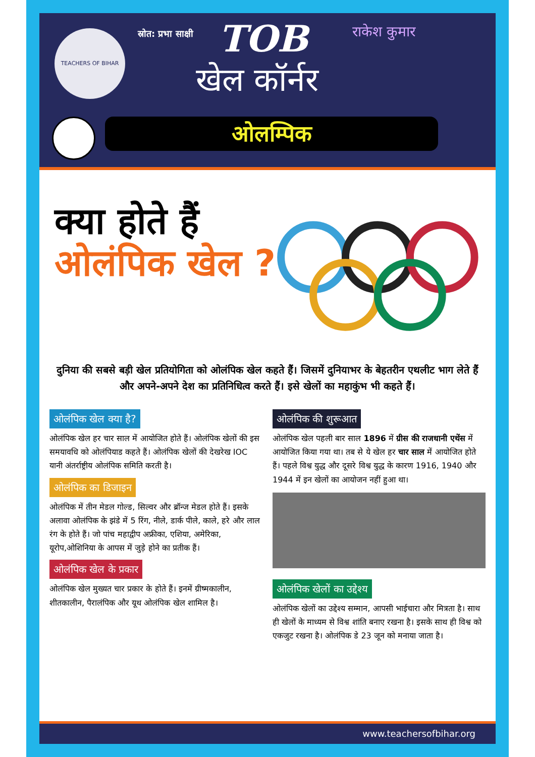TEACHERS OF BIHAR स्रोत: प्रभा साक्षी TOB राकेश कुमार
खेल कॉर्नर
ओलम्पिक
क्या होते हैं
ओलंपिक खेल ?
दुनिया की सबसे बड़ी खेल प्रतियोगिता को ओलंपिक खेल कहते हैं। जिसमें दुनियाभर के बेहतरीन एथलीट भाग लेते हैं और अपने-अपने देश का प्रतिनिधित्व करते हैं। इसे खेलों का महाकुंभ भी कहते हैं।
ओलंपिक खेल क्या है?
ओलंपिक खेल हर चार साल में आयोजित होते हैं। ओलंपिक खेलों की इस समयावधि को ओलंपियाड कहते हैं। ओलंपिक खेलों की देखरेख IOC यानी अंतर्राष्ट्रीय ओलंपिक समिति करती है।
ओलंपिक का डिजाइन
ओलंपिक में तीन मेडल गोल्ड, सिल्वर और ब्रॉन्ज मेडल होते हैं। इसके अलावा ओलंपिक के झंडे में 5 रिंग, नीले, डार्क पीले, काले, हरे और लाल रंग के होते हैं। जो पांच महाद्वीप अफ्रीका, एशिया, अमेरिका, यूरोप,ओशिनिया के आपस में जुड़े होने का प्रतीक हैं।
ओलंपिक खेल के प्रकार
ओलंपिक खेल मुख्यत चार प्रकार के होते हैं। इनमें ग्रीष्मकालीन, शीतकालीन, पैरालंपिक और यूथ ओलंपिक खेल शामिल है।
ओलंपिक की शुरूआत
ओलंपिक खेल पहली बार साल 1896 में ग्रीस की राजधानी एथेंस में आयोजित किया गया था। तब से ये खेल हर चार साल में आयोजित होते हैं। पहले विश्व युद्ध और दूसरे विश्व युद्ध के कारण 1916, 1940 और 1944 में इन खेलों का आयोजन नहीं हुआ था।
ओलंपिक खेलों का उद्देश्य
ओलंपिक खेलों का उद्देश्य सम्मान, आपसी भाईचारा और मित्रता है। साथ ही खेलों के माध्यम से विश्व शांति बनाए रखना है। इसके साथ ही विश्व को एकजुट रखना है। ओलंपिक डे 23 जून को मनाया जाता है।
www.teachersofbihar.org